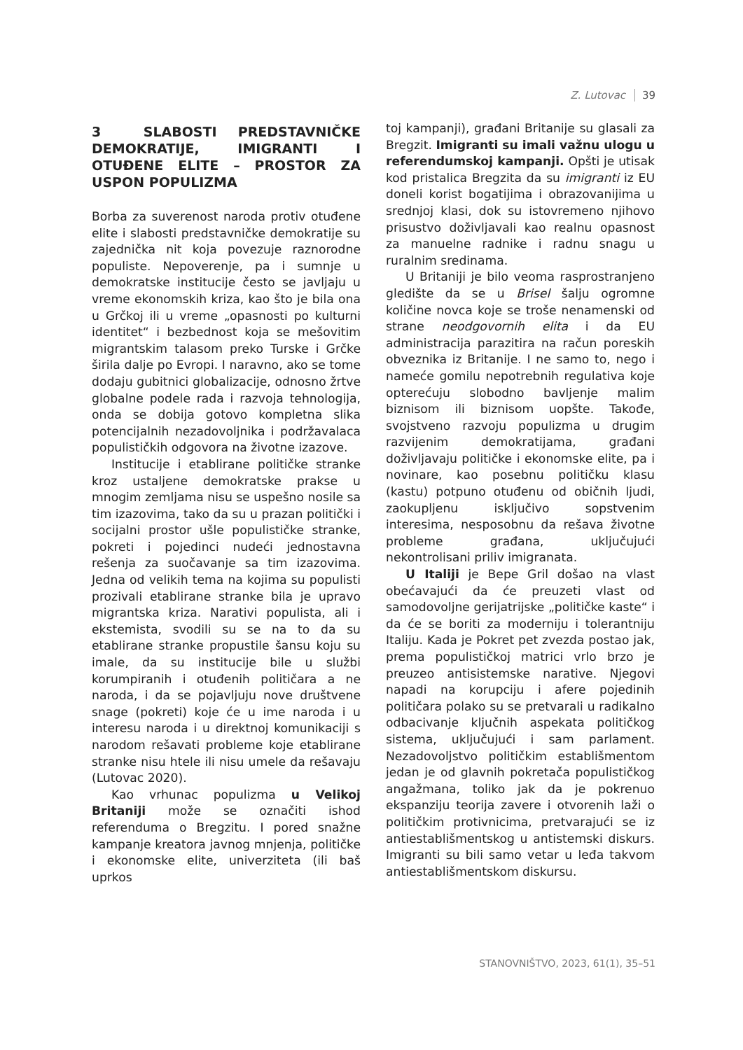Z. Lutovac 39
3 SLABOSTI PREDSTAVNIČKE DEMOKRATIJE, IMIGRANTI I OTUĐENE ELITE – PROSTOR ZA USPON POPULIZMA
Borba za suverenost naroda protiv otuđene elite i slabosti predstavničke demokratije su zajednička nit koja povezuje raznorodne populiste. Nepoverenje, pa i sumnje u demokratske institucije često se javljaju u vreme ekonomskih kriza, kao što je bila ona u Grčkoj ili u vreme „opasnosti po kulturni identitet“ i bezbednost koja se mešovitim migrantskim talasom preko Turske i Grčke širila dalje po Evropi. I naravno, ako se tome dodaju gubitnici globalizacije, odnosno žrtve globalne podele rada i razvoja tehnologija, onda se dobija gotovo kompletna slika potencijalnih nezadovoljnika i podržavalaca populističkih odgovora na životne izazove.
Institucije i etablirane političke stranke kroz ustaljene demokratske prakse u mnogim zemljama nisu se uspešno nosile sa tim izazovima, tako da su u prazan politički i socijalni prostor ušle populističke stranke, pokreti i pojedinci nudeći jednostavna rešenja za suočavanje sa tim izazovima. Jedna od velikih tema na kojima su populisti prozivali etablirane stranke bila je upravo migrantska kriza. Narativi populista, ali i ekstemista, svodili su se na to da su etablirane stranke propustile šansu koju su imale, da su institucije bile u službi korumpiranih i otuđenih političara a ne naroda, i da se pojavljuju nove društvene snage (pokreti) koje će u ime naroda i u interesu naroda i u direktnoj komunikaciji s narodom rešavati probleme koje etablirane stranke nisu htele ili nisu umele da rešavaju (Lutovac 2020).
Kao vrhunac populizma u Velikoj Britaniji može se označiti ishod referenduma o Bregzitu. I pored snažne kampanje kreatora javnog mnjenja, političke i ekonomske elite, univerziteta (ili baš uprkos
toj kampanji), građani Britanije su glasali za Bregzit. Imigranti su imali važnu ulogu u referendumskoj kampanji. Opšti je utisak kod pristalica Bregzita da su imigranti iz EU doneli korist bogatijima i obrazovanijima u srednjoj klasi, dok su istovremeno njihovo prisustvo doživljavali kao realnu opasnost za manuelne radnike i radnu snagu u ruralnim sredinama.
U Britaniji je bilo veoma rasprostranjeno gledište da se u Brisel šalju ogromne količine novca koje se troše nenamenski od strane neodgovornih elita i da EU administracija parazitira na račun poreskih obveznika iz Britanije. I ne samo to, nego i nameće gomilu nepotrebnih regulativa koje opterećuju slobodno bavljenje malim biznisom ili biznisom uopšte. Takođe, svojstveno razvoju populizma u drugim razvijenim demokratijama, građani doživljavaju političke i ekonomske elite, pa i novinare, kao posebnu političku klasu (kastu) potpuno otuđenu od običnih ljudi, zaokupljenu isključivo sopstvenim interesima, nesposobnu da rešava životne probleme građana, uključujući nekontrolisani priliv imigranata.
U Italiji je Bepe Gril došao na vlast obećavajući da će preuzeti vlast od samodovoljne gerijatrijske „političke kaste“ i da će se boriti za moderniju i tolerantniju Italiju. Kada je Pokret pet zvezda postao jak, prema populističkoj matrici vrlo brzo je preuzeo antisistemske narative. Njegovi napadi na korupciju i afere pojedinih političara polako su se pretvarali u radikalno odbacivanje ključnih aspekata političkog sistema, uključujući i sam parlament. Nezadovoljstvo političkim establišmentom jedan je od glavnih pokretača populističkog angažmana, toliko jak da je pokrenuo ekspanziju teorija zavere i otvorenih laži o političkim protivnicima, pretvarajući se iz antiestablišmentskog u antistemski diskurs. Imigranti su bili samo vetar u leđa takvom antiestablišmentskom diskursu.
STANOVNIŠTVO, 2023, 61(1), 35–51